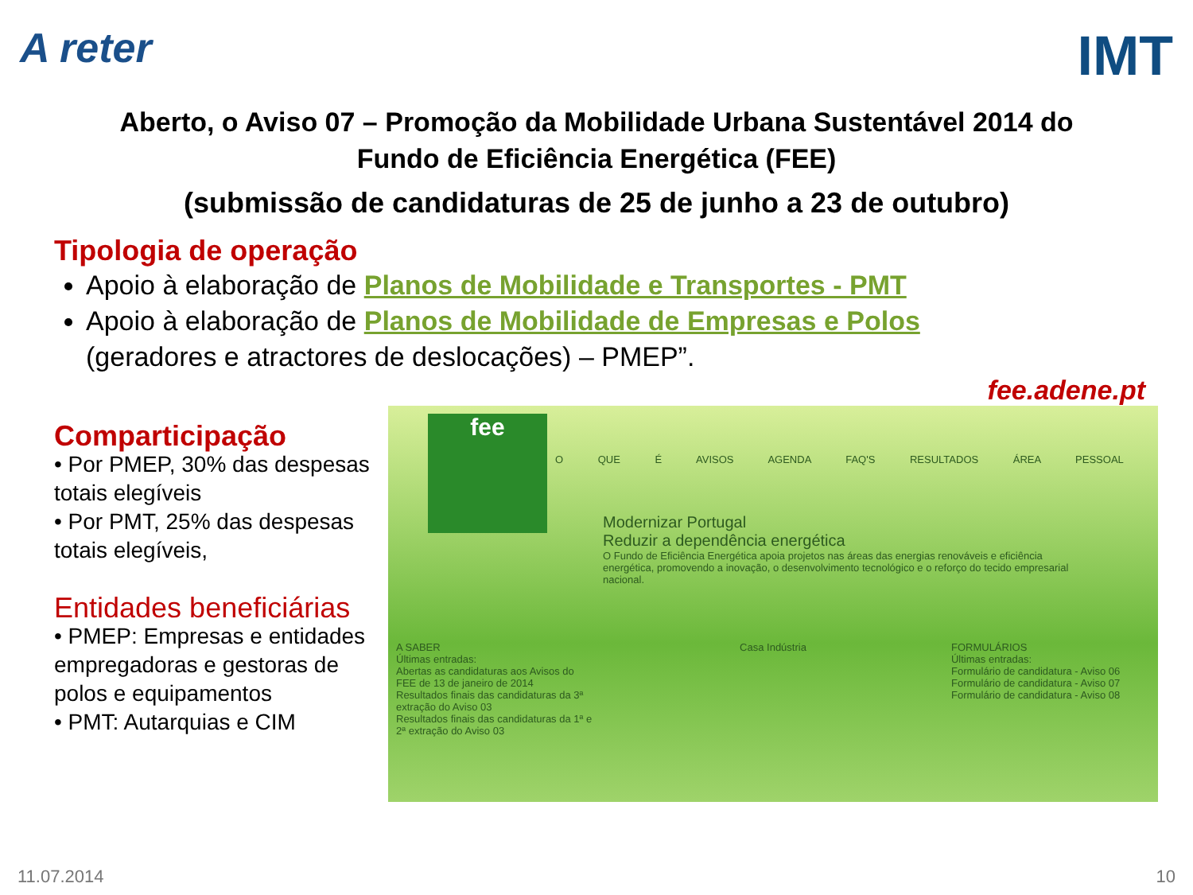A reter
IMT
Aberto, o Aviso 07 – Promoção da Mobilidade Urbana Sustentável 2014 do
Fundo de Eficiência Energética (FEE)
(submissão de candidaturas de 25 de junho a 23 de outubro)
Tipologia de operação
Apoio à elaboração de Planos de Mobilidade e Transportes - PMT
Apoio à elaboração de Planos de Mobilidade de Empresas e Polos
(geradores e atractores de deslocações) – PMEP”.
fee.adene.pt
Comparticipação
• Por PMEP, 30% das despesas totais elegíveis
• Por PMT, 25% das despesas totais elegíveis,
Entidades beneficiárias
• PMEP: Empresas e entidades empregadoras e gestoras de polos e equipamentos
• PMT: Autarquias e CIM
fee
O QUE É AVISOS AGENDA FAQ'S RESULTADOS ÁREA PESSOAL
Modernizar Portugal
Reduzir a dependência energética
O Fundo de Eficiência Energética apoia projetos nas áreas das energias renováveis e eficiência energética, promovendo a inovação, o desenvolvimento tecnológico e o reforço do tecido empresarial nacional.
A SABER
Últimas entradas:
Abertas as candidaturas aos Avisos do FEE de 13 de janeiro de 2014
Resultados finais das candidaturas da 3ª extração do Aviso 03
Resultados finais das candidaturas da 1ª e 2ª extração do Aviso 03
Casa Indústria FORMULÁRIOS
Últimas entradas:
Formulário de candidatura - Aviso 06
Formulário de candidatura - Aviso 07
Formulário de candidatura - Aviso 08
11.07.2014 10